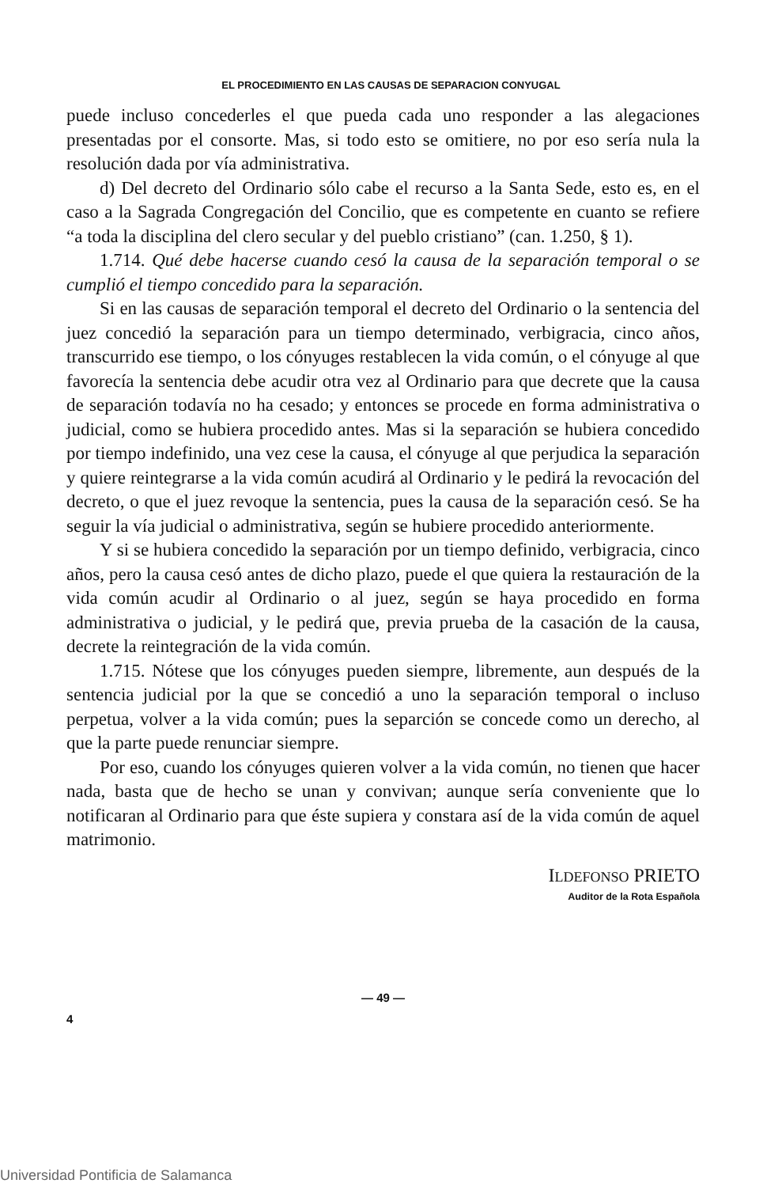EL PROCEDIMIENTO EN LAS CAUSAS DE SEPARACION CONYUGAL
puede incluso concederles el que pueda cada uno responder a las alegaciones presentadas por el consorte. Mas, si todo esto se omitiere, no por eso sería nula la resolución dada por vía administrativa.
d) Del decreto del Ordinario sólo cabe el recurso a la Santa Sede, esto es, en el caso a la Sagrada Congregación del Concilio, que es competente en cuanto se refiere “a toda la disciplina del clero secular y del pueblo cristiano” (can. 1.250, § 1).
1.714. Qué debe hacerse cuando cesó la causa de la separación temporal o se cumplió el tiempo concedido para la separación.
Si en las causas de separación temporal el decreto del Ordinario o la sentencia del juez concedió la separación para un tiempo determinado, verbigracia, cinco años, transcurrido ese tiempo, o los cónyuges restablecen la vida común, o el cónyuge al que favorecía la sentencia debe acudir otra vez al Ordinario para que decrete que la causa de separación todavía no ha cesado; y entonces se procede en forma administrativa o judicial, como se hubiera procedido antes. Mas si la separación se hubiera concedido por tiempo indefinido, una vez cese la causa, el cónyuge al que perjudica la separación y quiere reintegrarse a la vida común acudirá al Ordinario y le pedirá la revocación del decreto, o que el juez revoque la sentencia, pues la causa de la separación cesó. Se ha seguir la vía judicial o administrativa, según se hubiere procedido anteriormente.
Y si se hubiera concedido la separación por un tiempo definido, verbigracia, cinco años, pero la causa cesó antes de dicho plazo, puede el que quiera la restauración de la vida común acudir al Ordinario o al juez, según se haya procedido en forma administrativa o judicial, y le pedirá que, previa prueba de la casación de la causa, decrete la reintegración de la vida común.
1.715. Nótese que los cónyuges pueden siempre, libremente, aun después de la sentencia judicial por la que se concedió a uno la separación temporal o incluso perpetua, volver a la vida común; pues la separción se concede como un derecho, al que la parte puede renunciar siempre.
Por eso, cuando los cónyuges quieren volver a la vida común, no tienen que hacer nada, basta que de hecho se unan y convivan; aunque sería conveniente que lo notificaran al Ordinario para que éste supiera y constara así de la vida común de aquel matrimonio.
ILDEFONSO PRIETO
Auditor de la Rota Española
— 49 —
4
Universidad Pontificia de Salamanca